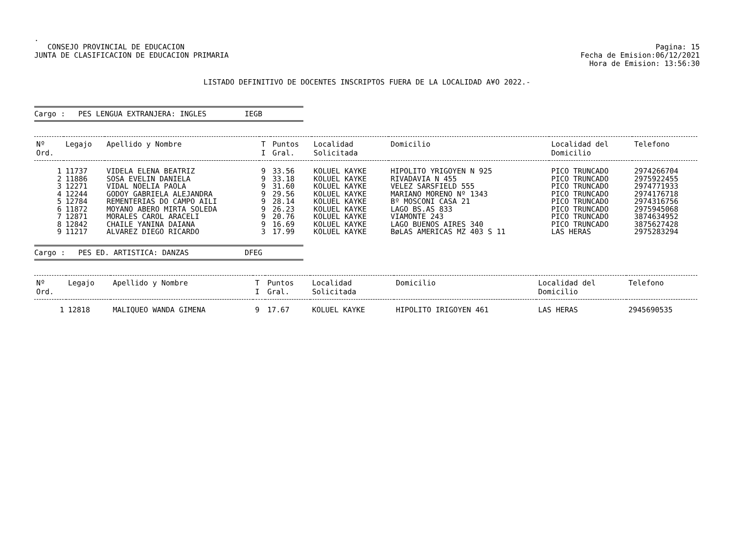.
CONSEJO PROVINCIAL DE EDUCACION
JUNTA DE CLASIFICACION DE EDUCACION PRIMARIA
Pagina: 15
Fecha de Emision:06/12/2021
Hora de Emision: 13:56:30
LISTADO DEFINITIVO DE DOCENTES INSCRIPTOS FUERA DE LA LOCALIDAD A¥O 2022.-
Cargo : PES LENGUA EXTRANJERA: INGLES IEGB
| Nº Ord. | Legajo | Apellido y Nombre | T I | Puntos Gral. | Localidad Solicitada | Domicilio | Localidad del Domicilio | Telefono |
| --- | --- | --- | --- | --- | --- | --- | --- | --- |
| 1 | 11737 | VIDELA ELENA BEATRIZ | 9 | 33.56 | KOLUEL KAYKE | HIPOLITO YRIGOYEN N 925 | PICO TRUNCADO | 2974266704 |
| 2 | 11886 | SOSA EVELIN DANIELA | 9 | 33.18 | KOLUEL KAYKE | RIVADAVIA N 455 | PICO TRUNCADO | 2975922455 |
| 3 | 12271 | VIDAL NOELIA PAOLA | 9 | 31.60 | KOLUEL KAYKE | VELEZ SARSFIELD 555 | PICO TRUNCADO | 2974771933 |
| 4 | 12244 | GODOY GABRIELA ALEJANDRA | 9 | 29.56 | KOLUEL KAYKE | MARIANO MORENO Nº 1343 | PICO TRUNCADO | 2974176718 |
| 5 | 12784 | REMENTERIAS DO CAMPO AILI | 9 | 28.14 | KOLUEL KAYKE | Bº MOSCONI CASA 21 | PICO TRUNCADO | 2974316756 |
| 6 | 11872 | MOYANO ABERO MIRTA SOLEDA | 9 | 26.23 | KOLUEL KAYKE | LAGO BS.AS 833 | PICO TRUNCADO | 2975945068 |
| 7 | 12871 | MORALES CAROL ARACELI | 9 | 20.76 | KOLUEL KAYKE | VIAMONTE 243 | PICO TRUNCADO | 3874634952 |
| 8 | 12842 | CHAILE YANINA DAIANA | 9 | 16.69 | KOLUEL KAYKE | LAGO BUENOS AIRES 340 | PICO TRUNCADO | 3875627428 |
| 9 | 11217 | ALVAREZ DIEGO RICARDO | 3 | 17.99 | KOLUEL KAYKE | BøLAS AMERICAS MZ 403 S 11 | LAS HERAS | 2975283294 |
Cargo : PES ED. ARTISTICA: DANZAS DFEG
| Nº Ord. | Legajo | Apellido y Nombre | T I | Puntos Gral. | Localidad Solicitada | Domicilio | Localidad del Domicilio | Telefono |
| --- | --- | --- | --- | --- | --- | --- | --- | --- |
| 1 | 12818 | MALIQUEO WANDA GIMENA | 9 | 17.67 | KOLUEL KAYKE | HIPOLITO IRIGOYEN 461 | LAS HERAS | 2945690535 |